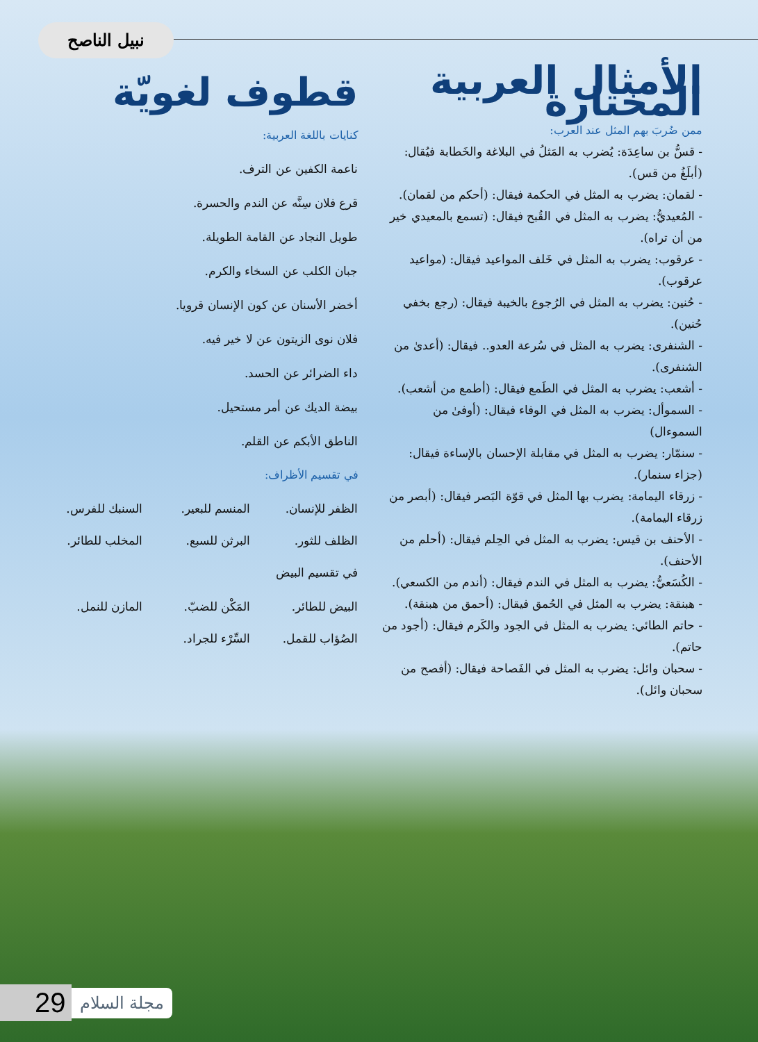نبيل الناصح
الأمثال العربية المختارة
ممن ضُربَ بهم المثل عند العرب:
- قسُّ بن ساعِدَة: يُضرب به المَثلُ في البلاغة والخَطابة فيُقال: (أبلَغُ من قس).
- لقمان: يضرب به المثل في الحكمة فيقال: (أحكم من لقمان).
- المُعيديُّ: يضرب به المثل في القُبح فيقال: (تسمع بالمعيدي خير من أن تراه).
- عرقوب: يضرب به المثل في خَلف المواعيد فيقال: (مواعيد عرقوب).
- حُنين: يضرب به المثل في الرُجوع بالخيبة فيقال: (رجع بخفي حُنين).
- الشنفرى: يضرب به المثل في سُرعة العدو.. فيقال: (أعدىٰ من الشنفرى).
- أشعب: يضرب به المثل في الطَمع فيقال: (أطمع من أشعب).
- السموأل: يضرب به المثل في الوفاء فيقال: (أوفىٰ من السموءال)
- سنمّار: يضرب به المثل في مقابلة الإحسان بالإساءة فيقال: (جزاء سنمار).
- زرقاء اليمامة: يضرب بها المثل في قوّة البَصر فيقال: (أبصر من زرقاء اليمامة).
- الأحنف بن قيس: يضرب به المثل في الحِلم فيقال: (أحلم من الأحنف).
- الكُسَعيُّ: يضرب به المثل في الندم فيقال: (أندم من الكسعي).
- هبنقة: يضرب به المثل في الحُمق فيقال: (أحمق من هبنقة).
- حاتم الطائي: يضرب به المثل في الجود والكَرم فيقال: (أجود من حاتم).
- سحبان وائل: يضرب به المثل في الفَصاحة فيقال: (أفصح من سحبان وائل).
قطوف لغويّة
كنايات باللغة العربية:
ناعمة الكفين عن الترف.
قرع فلان سِنَّه عن الندم والحسرة.
طويل النجاد عن القامة الطويلة.
جبان الكلب عن السخاء والكرم.
أخضر الأسنان عن كون الإنسان قرويا.
فلان نوى الزيتون عن لا خير فيه.
داء الضرائر عن الحسد.
بيضة الديك عن أمر مستحيل.
الناطق الأبكم عن القلم.
في تقسيم الأظراف:
الظفر للإنسان. المنسم للبعير. السنبك للفرس. الظلف للثور. البرثن للسبع. المخلب للطائر.
في تقسيم البيض
البيض للطائر. المَكْن للضبّ. المازن للنمل. الصُؤاب للقمل. السِّرْء للجراد.
29 مجلة السلام